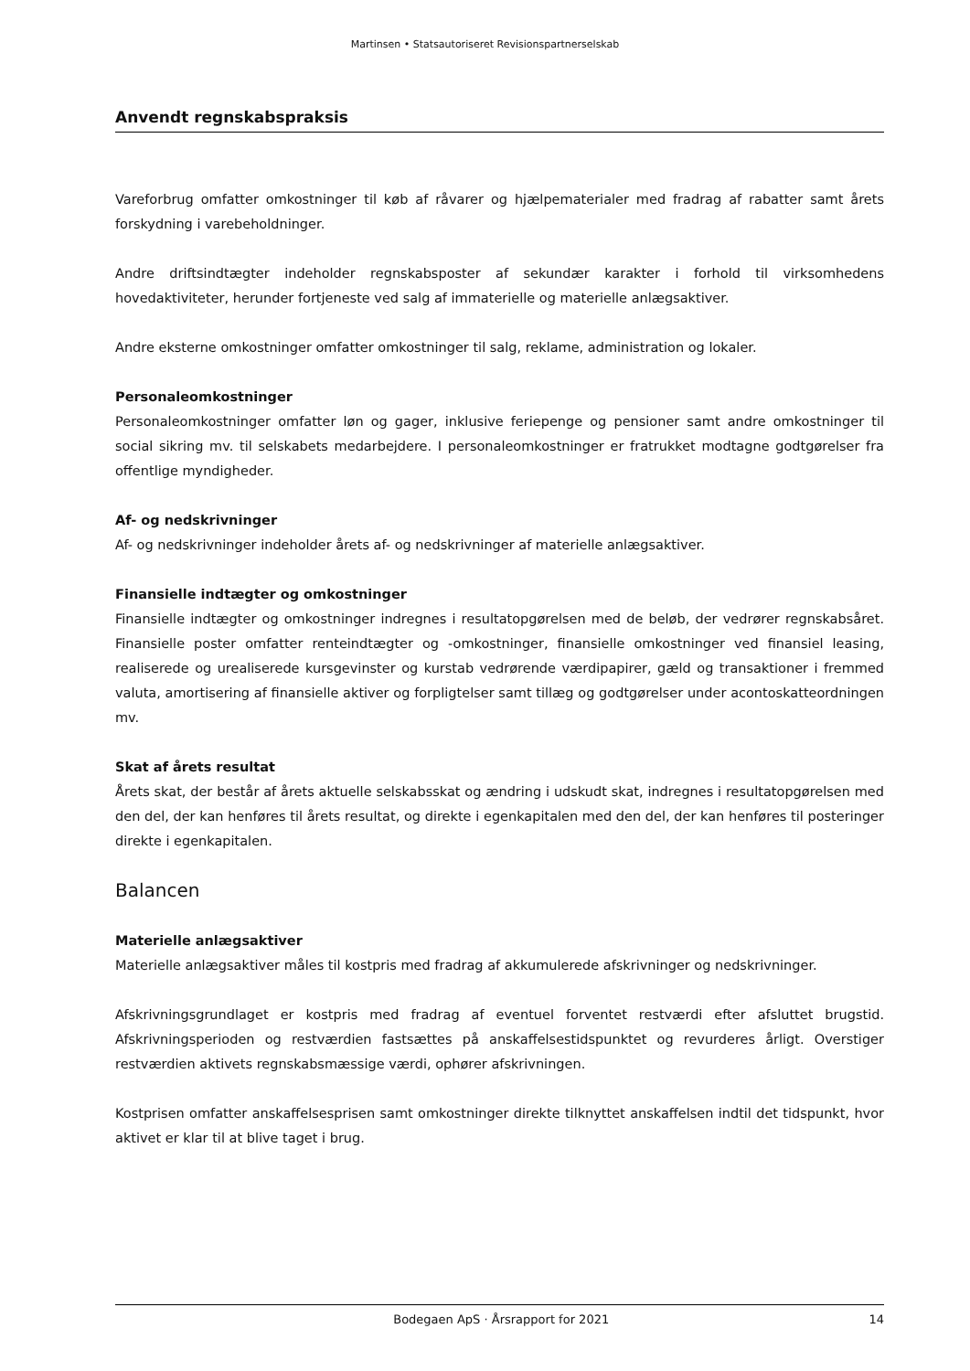Martinsen • Statsautoriseret Revisionspartnerselskab
Anvendt regnskabspraksis
Vareforbrug omfatter omkostninger til køb af råvarer og hjælpematerialer med fradrag af rabatter samt årets forskydning i varebeholdninger.
Andre driftsindtægter indeholder regnskabsposter af sekundær karakter i forhold til virksomhedens hovedaktiviteter, herunder fortjeneste ved salg af immaterielle og materielle anlægsaktiver.
Andre eksterne omkostninger omfatter omkostninger til salg, reklame, administration og lokaler.
Personaleomkostninger
Personaleomkostninger omfatter løn og gager, inklusive feriepenge og pensioner samt andre omkostninger til social sikring mv. til selskabets medarbejdere. I personaleomkostninger er fratrukket modtagne godtgørelser fra offentlige myndigheder.
Af- og nedskrivninger
Af- og nedskrivninger indeholder årets af- og nedskrivninger af materielle anlægsaktiver.
Finansielle indtægter og omkostninger
Finansielle indtægter og omkostninger indregnes i resultatopgørelsen med de beløb, der vedrører regnskabsåret. Finansielle poster omfatter renteindtægter og -omkostninger, finansielle omkostninger ved finansiel leasing, realiserede og urealiserede kursgevinster og kurstab vedrørende værdipapirer, gæld og transaktioner i fremmed valuta, amortisering af finansielle aktiver og forpligtelser samt tillæg og godtgørelser under acontoskatteordningen mv.
Skat af årets resultat
Årets skat, der består af årets aktuelle selskabsskat og ændring i udskudt skat, indregnes i resultatopgørelsen med den del, der kan henføres til årets resultat, og direkte i egenkapitalen med den del, der kan henføres til posteringer direkte i egenkapitalen.
Balancen
Materielle anlægsaktiver
Materielle anlægsaktiver måles til kostpris med fradrag af akkumulerede afskrivninger og nedskrivninger.
Afskrivningsgrundlaget er kostpris med fradrag af eventuel forventet restværdi efter afsluttet brugstid. Afskrivningsperioden og restværdien fastsættes på anskaffelsestidspunktet og revurderes årligt. Overstiger restværdien aktivets regnskabsmæssige værdi, ophører afskrivningen.
Kostprisen omfatter anskaffelsesprisen samt omkostninger direkte tilknyttet anskaffelsen indtil det tidspunkt, hvor aktivet er klar til at blive taget i brug.
Bodegaen ApS · Årsrapport for 2021 14